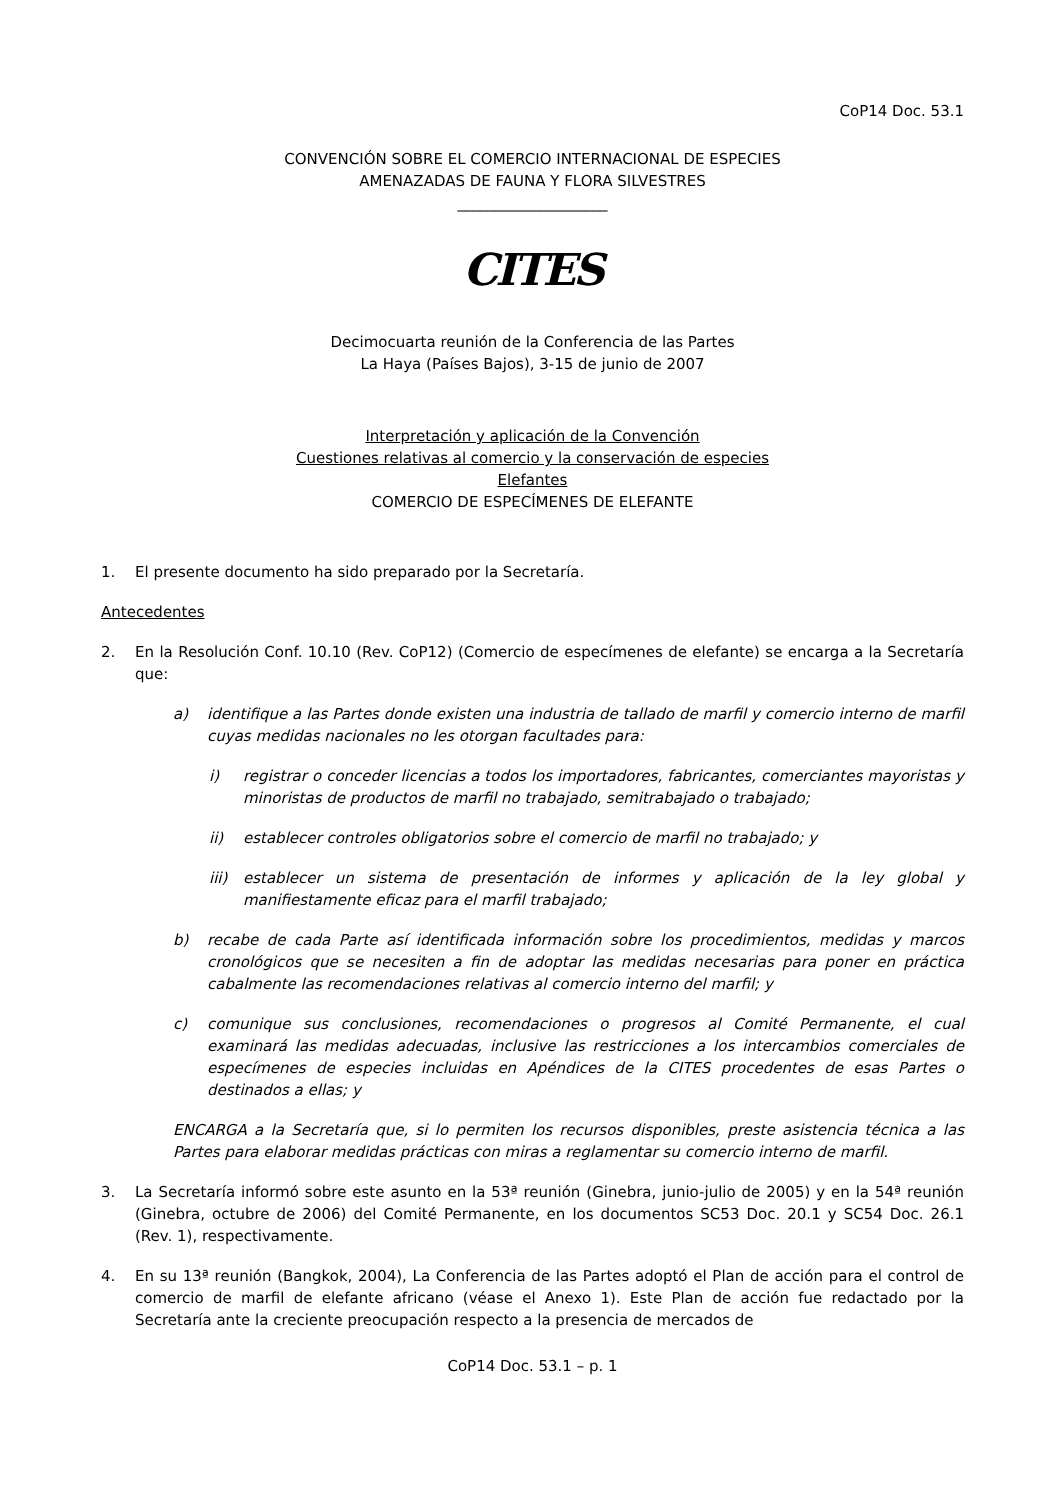CoP14 Doc. 53.1
CONVENCIÓN SOBRE EL COMERCIO INTERNACIONAL DE ESPECIES
AMENAZADAS DE FAUNA Y FLORA SILVESTRES
____________________
CITES
Decimocuarta reunión de la Conferencia de las Partes
La Haya (Países Bajos), 3-15 de junio de 2007
Interpretación y aplicación de la Convención
Cuestiones relativas al comercio y la conservación de especies
Elefantes
COMERCIO DE ESPECÍMENES DE ELEFANTE
1. El presente documento ha sido preparado por la Secretaría.
Antecedentes
2. En la Resolución Conf. 10.10 (Rev. CoP12) (Comercio de especímenes de elefante) se encarga a la Secretaría que:
a) identifique a las Partes donde existen una industria de tallado de marfil y comercio interno de marfil cuyas medidas nacionales no les otorgan facultades para:
i) registrar o conceder licencias a todos los importadores, fabricantes, comerciantes mayoristas y minoristas de productos de marfil no trabajado, semitrabajado o trabajado;
ii) establecer controles obligatorios sobre el comercio de marfil no trabajado; y
iii) establecer un sistema de presentación de informes y aplicación de la ley global y manifiestamente eficaz para el marfil trabajado;
b) recabe de cada Parte así identificada información sobre los procedimientos, medidas y marcos cronológicos que se necesiten a fin de adoptar las medidas necesarias para poner en práctica cabalmente las recomendaciones relativas al comercio interno del marfil; y
c) comunique sus conclusiones, recomendaciones o progresos al Comité Permanente, el cual examinará las medidas adecuadas, inclusive las restricciones a los intercambios comerciales de especímenes de especies incluidas en Apéndices de la CITES procedentes de esas Partes o destinados a ellas; y
ENCARGA a la Secretaría que, si lo permiten los recursos disponibles, preste asistencia técnica a las Partes para elaborar medidas prácticas con miras a reglamentar su comercio interno de marfil.
3. La Secretaría informó sobre este asunto en la 53ª reunión (Ginebra, junio-julio de 2005) y en la 54ª reunión (Ginebra, octubre de 2006) del Comité Permanente, en los documentos SC53 Doc. 20.1 y SC54 Doc. 26.1 (Rev. 1), respectivamente.
4. En su 13ª reunión (Bangkok, 2004), La Conferencia de las Partes adoptó el Plan de acción para el control de comercio de marfil de elefante africano (véase el Anexo 1). Este Plan de acción fue redactado por la Secretaría ante la creciente preocupación respecto a la presencia de mercados de
CoP14 Doc. 53.1 – p. 1